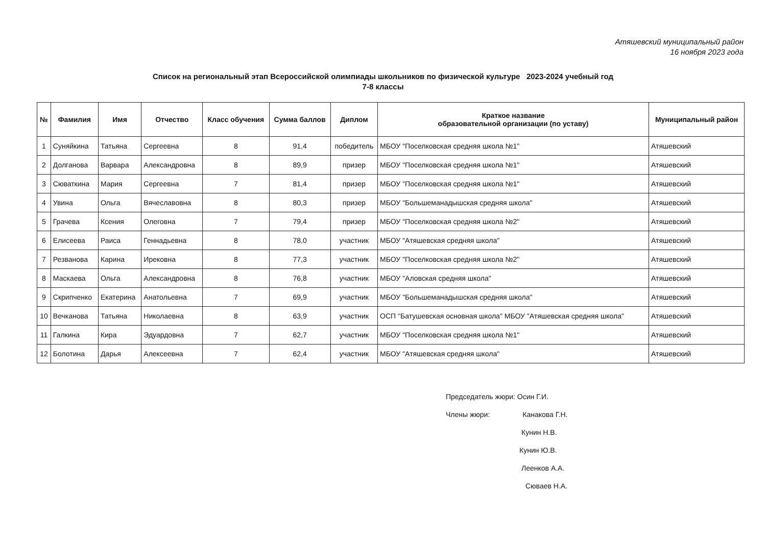Атяшевский муниципальный район
16 ноября 2023 года
Список на региональный этап Всероссийской олимпиады школьников по физической культуре 2023-2024 учебный год
7-8 классы
| № | Фамилия | Имя | Отчество | Класс обучения | Сумма баллов | Диплом | Краткое название образовательной организации (по уставу) | Муниципальный район |
| --- | --- | --- | --- | --- | --- | --- | --- | --- |
| 1 | Суняйкина | Татьяна | Сергеевна | 8 | 91,4 | победитель | МБОУ "Поселковская средняя школа №1" | Атяшевский |
| 2 | Долганова | Варвара | Александровна | 8 | 89,9 | призер | МБОУ "Поселковская средняя школа №1" | Атяшевский |
| 3 | Сюваткина | Мария | Сергеевна | 7 | 81,4 | призер | МБОУ "Поселковская средняя школа №1" | Атяшевский |
| 4 | Увина | Ольга | Вячеславовна | 8 | 80,3 | призер | МБОУ "Большеманадышская средняя школа" | Атяшевский |
| 5 | Грачева | Ксения | Олеговна | 7 | 79,4 | призер | МБОУ "Поселковская средняя школа №2" | Атяшевский |
| 6 | Елисеева | Раиса | Геннадьевна | 8 | 78,0 | участник | МБОУ "Атяшевская средняя школа" | Атяшевский |
| 7 | Резванова | Карина | Ирековна | 8 | 77,3 | участник | МБОУ "Поселковская средняя школа №2" | Атяшевский |
| 8 | Маскаева | Ольга | Александровна | 8 | 76,8 | участник | МБОУ "Аловская средняя школа" | Атяшевский |
| 9 | Скрипченко | Екатерина | Анатольевна | 7 | 69,9 | участник | МБОУ "Большеманадышская средняя школа" | Атяшевский |
| 10 | Вечканова | Татьяна | Николаевна | 8 | 63,9 | участник | ОСП "Батушевская основная школа" МБОУ "Атяшевская средняя школа" | Атяшевский |
| 11 | Галкина | Кира | Эдуардовна | 7 | 62,7 | участник | МБОУ "Поселковская средняя школа №1" | Атяшевский |
| 12 | Болотина | Дарья | Алексеевна | 7 | 62,4 | участник | МБОУ "Атяшевская средняя школа" | Атяшевский |
Председатель жюри: Осин Г.И.
Члены жюри: Канакова Г.Н.
Кунин Н.В.
Кунин Ю.В.
Леенков А.А.
Сюваев Н.А.